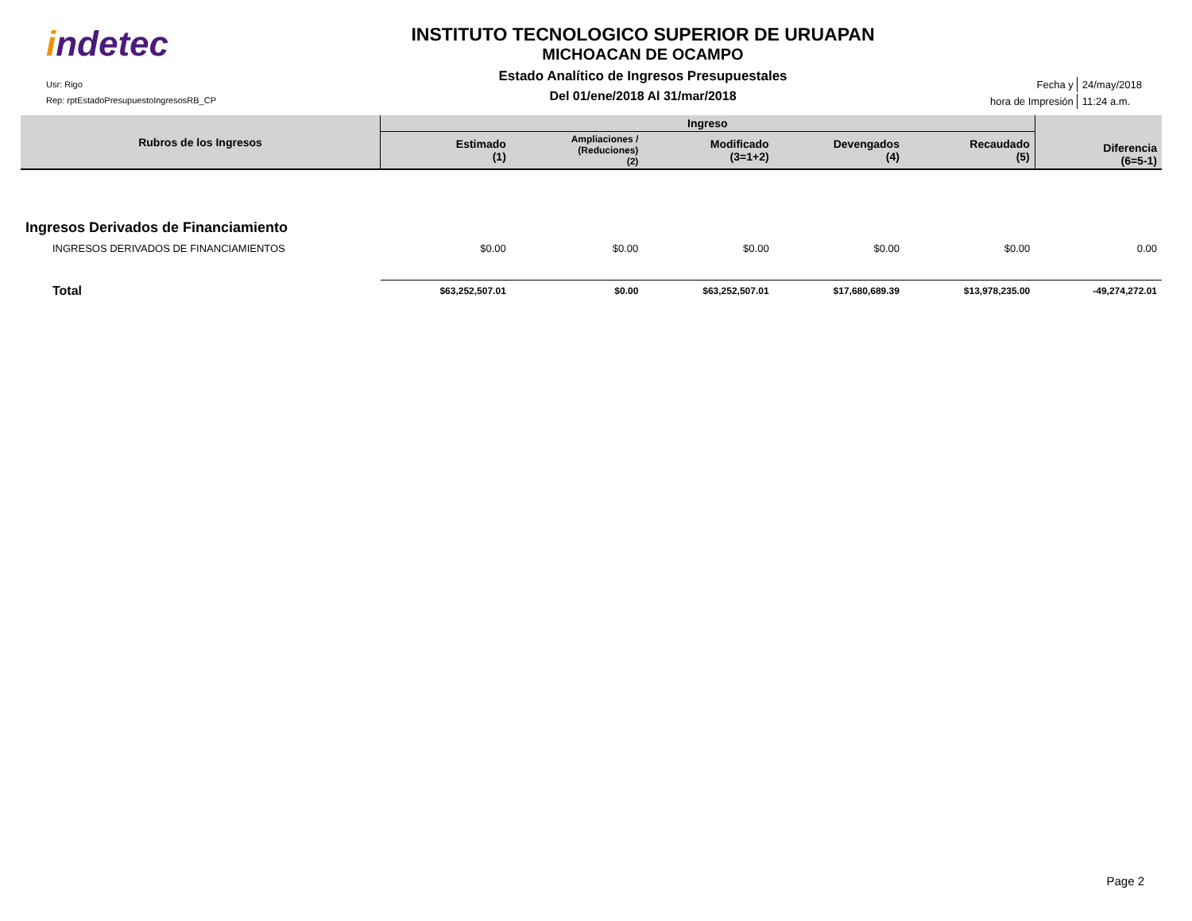indetec
Usr: Rigo
Rep: rptEstadoPresupuestoIngresosRB_CP
INSTITUTO TECNOLOGICO SUPERIOR DE URUAPAN
MICHOACAN DE OCAMPO
Estado Analítico de Ingresos Presupuestales
Del 01/ene/2018 Al 31/mar/2018
| Fecha y | 24/may/2018 |
| hora de Impresión | 11:24 a.m. |
| Rubros de los Ingresos | Ingreso | | | | | Diferencia (6=5-1) |
| --- | --- | --- | --- | --- | --- | --- |
| | Estimado (1) | Ampliaciones / (Reduciones) (2) | Modificado (3=1+2) | Devengados (4) | Recaudado (5) | |
| Ingresos Derivados de Financiamiento | | | | | | |
| INGRESOS DERIVADOS DE FINANCIAMIENTOS | $0.00 | $0.00 | $0.00 | $0.00 | $0.00 | 0.00 |
| Total | $63,252,507.01 | $0.00 | $63,252,507.01 | $17,680,689.39 | $13,978,235.00 | -49,274,272.01 |
Page 2